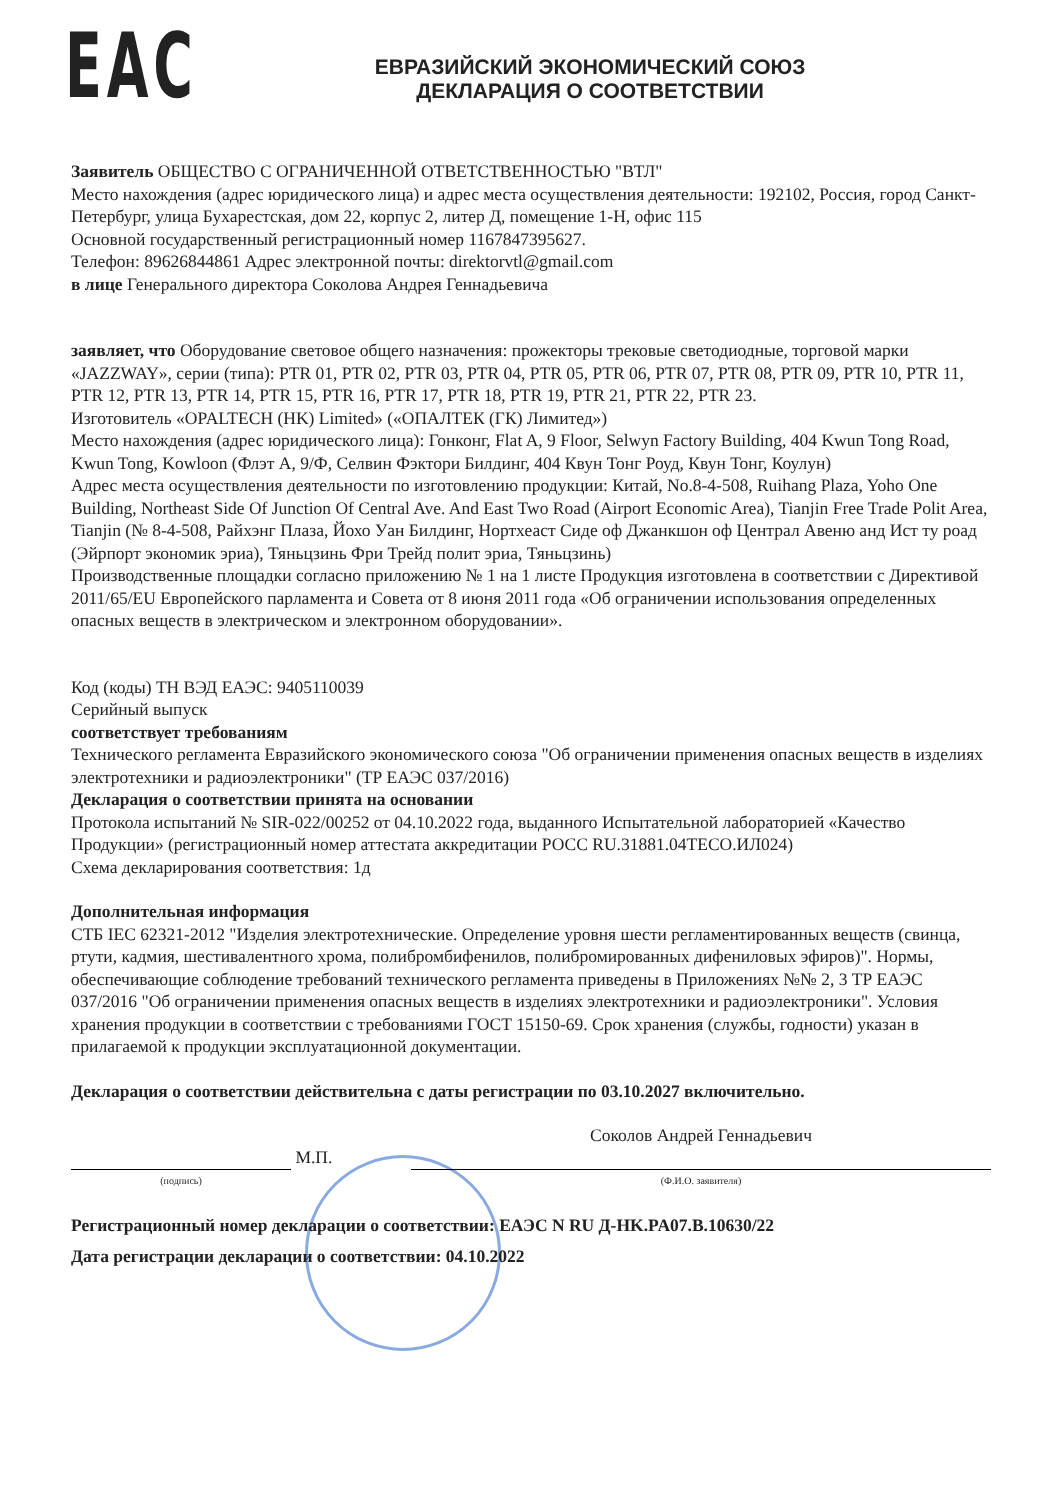ЕАС
ЕВРАЗИЙСКИЙ ЭКОНОМИЧЕСКИЙ СОЮЗ
ДЕКЛАРАЦИЯ О СООТВЕТСТВИИ
Заявитель ОБЩЕСТВО С ОГРАНИЧЕННОЙ ОТВЕТСТВЕННОСТЬЮ "ВТЛ"
Место нахождения (адрес юридического лица) и адрес места осуществления деятельности: 192102, Россия, город Санкт-Петербург, улица Бухарестская, дом 22, корпус 2, литер Д, помещение 1-Н, офис 115
Основной государственный регистрационный номер 1167847395627.
Телефон: 89626844861 Адрес электронной почты: direktorvtl@gmail.com
в лице Генерального директора Соколова Андрея Геннадьевича
заявляет, что Оборудование световое общего назначения: прожекторы трековые светодиодные, торговой марки «JAZZWAY», серии (типа): PTR 01, PTR 02, PTR 03, PTR 04, PTR 05, PTR 06, PTR 07, PTR 08, PTR 09, PTR 10, PTR 11, PTR 12, PTR 13, PTR 14, PTR 15, PTR 16, PTR 17, PTR 18, PTR 19, PTR 21, PTR 22, PTR 23.
Изготовитель «OPALTECH (HK) Limited» («ОПАЛТЕК (ГК) Лимитед»)
Место нахождения (адрес юридического лица): Гонконг, Flat A, 9 Floor, Selwyn Factory Building, 404 Kwun Tong Road, Kwun Tong, Kowloon (Флэт А, 9/Ф, Селвин Фэктори Билдинг, 404 Квун Тонг Роуд, Квун Тонг, Коулун)
Адрес места осуществления деятельности по изготовлению продукции: Китай, No.8-4-508, Ruihang Plaza, Yoho One Building, Northeast Side Of Junction Of Central Ave. And East Two Road (Airport Economic Area), Tianjin Free Trade Polit Area, Tianjin (№ 8-4-508, Райхэнг Плаза, Йохо Уан Билдинг, Нортхеаст Сиде оф Джанкшон оф Централ Авеню анд Ист ту роад (Эйрпорт экономик эриа), Тяньцзинь Фри Трейд полит эриа, Тяньцзинь)
Производственные площадки согласно приложению № 1 на 1 листе Продукция изготовлена в соответствии с Директивой 2011/65/EU Европейского парламента и Совета от 8 июня 2011 года «Об ограничении использования определенных опасных веществ в электрическом и электронном оборудовании».
Код (коды) ТН ВЭД ЕАЭС: 9405110039
Серийный выпуск
соответствует требованиям
Технического регламента Евразийского экономического союза "Об ограничении применения опасных веществ в изделиях электротехники и радиоэлектроники" (ТР ЕАЭС 037/2016)
Декларация о соответствии принята на основании
Протокола испытаний № SIR-022/00252 от 04.10.2022 года, выданного Испытательной лабораторией «Качество Продукции» (регистрационный номер аттестата аккредитации РОСС RU.31881.04ТЕСО.ИЛ024)
Схема декларирования соответствия: 1д
Дополнительная информация
СТБ IEC 62321-2012 "Изделия электротехнические. Определение уровня шести регламентированных веществ (свинца, ртути, кадмия, шестивалентного хрома, полибромбифенилов, полибромированных дифениловых эфиров)". Нормы, обеспечивающие соблюдение требований технического регламента приведены в Приложениях №№ 2, 3 ТР ЕАЭС 037/2016 "Об ограничении применения опасных веществ в изделиях электротехники и радиоэлектроники". Условия хранения продукции в соответствии с требованиями ГОСТ 15150-69. Срок хранения (службы, годности) указан в прилагаемой к продукции эксплуатационной документации.
Декларация о соответствии действительна с даты регистрации по 03.10.2027 включительно.
М.П.
Соколов Андрей Геннадьевич
(подпись) (Ф.И.О. заявителя)
Регистрационный номер декларации о соответствии: ЕАЭС N RU Д-HK.PA07.B.10630/22
Дата регистрации декларации о соответствии: 04.10.2022